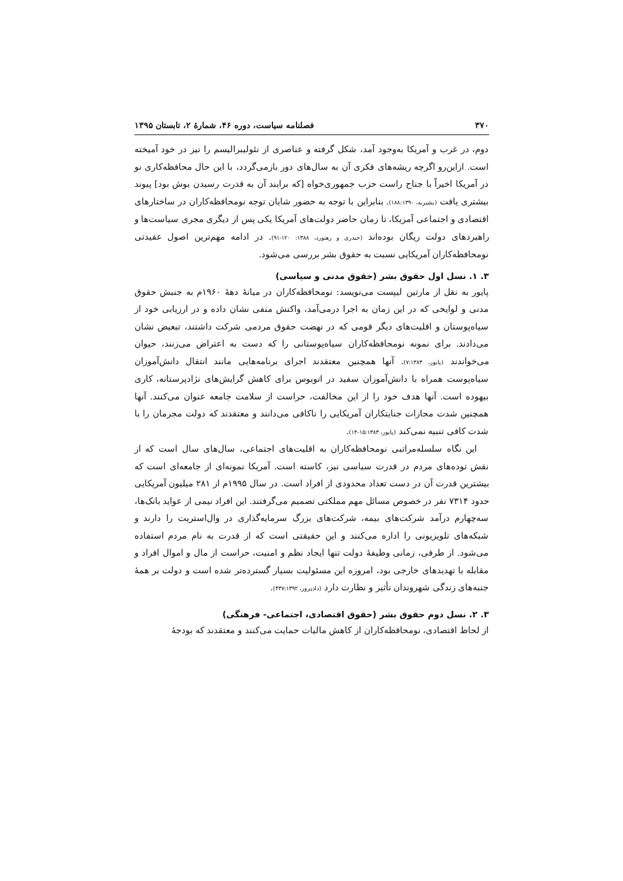۳۷۰ فصلنامه سیاست، دوره ۴۶، شمارهٔ ۲، تابستان ۱۳۹۵
دوم، در غرب و آمریکا به‌وجود آمد، شکل گرفته و عناصری از نئولیبرالیسم را نیز در خود آمیخته است. ازاین‌رو اگرچه ریشه‌های فکری آن به سال‌های دور بازمی‌گردد، با این حال محافظه‌کاری نو در آمریکا اخیراً با جناح راست حزب جمهوری‌خواه [که برایند آن به قدرت رسیدن بوش بود] پیوند بیشتری یافت (بشیریه، ۱۸۸:۱۳۹۰). بنابراین با توجه به حضور شایان توجه نومحافظه‌کاران در ساختارهای اقتصادی و اجتماعی آمریکا، تا زمان حاضر دولت‌های آمریکا یکی پس از دیگری مجری سیاست‌ها و راهبردهای دولت ریگان بوده‌اند (حیدری و رهنورد، ۱۳۸۸: ۱۲۰-۹۱). در ادامه مهم‌ترین اصول عقیدتی نومحافظه‌کاران آمریکایی نسبت به حقوق بشر بررسی می‌شود.
۳. ۱. نسل اول حقوق بشر (حقوق مدنی و سیاسی)
پایور به نقل از مارتین لیپست می‌نویسد: نومحافظه‌کاران در میانهٔ دههٔ ۱۹۶۰م به جنبش حقوق مدنی و لوایحی که در این زمان به اجرا درمی‌آمد، واکنش منفی نشان داده و در ارزیابی خود از سیاه‌پوستان و اقلیت‌های دیگر قومی که در نهضت حقوق مردمی شرکت داشتند، تبعیض نشان می‌دادند. برای نمونه نومحافظه‌کاران سیاه‌پوستانی را که دست به اعتراض می‌زنند، حیوان می‌خواندند (پایور، ۷:۱۳۸۳). آنها همچنین معتقدند اجرای برنامه‌هایی مانند انتقال دانش‌آموزان سیاه‌پوست همراه با دانش‌آموزان سفید در اتوبوس برای کاهش گرایش‌های نژادپرستانه، کاری بیهوده است. آنها هدف خود را از این مخالفت، حراست از سلامت جامعه عنوان می‌کنند. آنها همچنین شدت مجازات جنایتکاران آمریکایی را ناکافی می‌دانند و معتقدند که دولت مجرمان را با شدت کافی تنبیه نمی‌کند (پایور، ۱۵:۱۳۸۳-۱۴).
این نگاه سلسله‌مراتبی نومحافظه‌کاران به اقلیت‌های اجتماعی، سال‌های سال است که از نقش توده‌های مردم در قدرت سیاسی نیز، کاسته است. آمریکا نمونه‌ای از جامعه‌ای است که بیشترین قدرت آن در دست تعداد محدودی از افراد است. در سال ۱۹۹۵م از ۲۸۱ میلیون آمریکایی حدود ۷۳۱۴ نفر در خصوص مسائل مهم مملکتی تصمیم می‌گرفتند. این افراد نیمی از عواید بانک‌ها، سه‌چهارم درآمد شرکت‌های بیمه، شرکت‌های بزرگ سرمایه‌گذاری در وال‌استریت را دارند و شبکه‌های تلویزیونی را اداره می‌کنند و این حقیقتی است که از قدرت به نام مردم استفاده می‌شود. از طرفی، زمانی وظیفهٔ دولت تنها ایجاد نظم و امنیت، حراست از مال و اموال افراد و مقابله با تهدیدهای خارجی بود، امروزه این مسئولیت بسیار گسترده‌تر شده است و دولت بر همهٔ جنبه‌های زندگی شهروندان تأثیر و نظارت دارد (دادپرور، ۴۳۷:۱۳۹۲).
۳. ۲. نسل دوم حقوق بشر (حقوق اقتصادی، اجتماعی- فرهنگی)
از لحاظ اقتصادی، نومحافظه‌کاران از کاهش مالیات حمایت می‌کنند و معتقدند که بودجهٔ